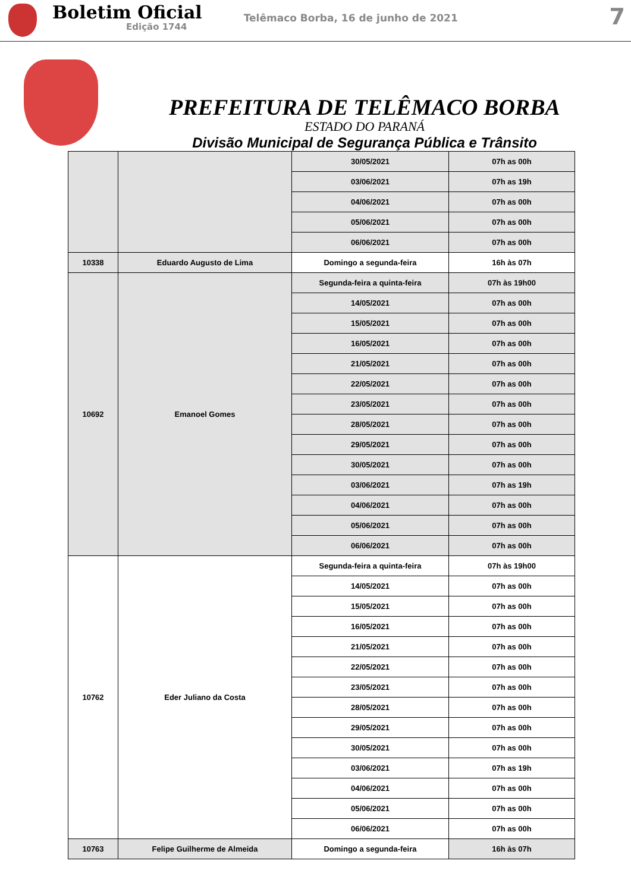Boletim Oficial
Edição 1744
Telêmaco Borba, 16 de junho de 2021
7
PREFEITURA DE TELÊMACO BORBA
ESTADO DO PARANÁ
Divisão Municipal de Segurança Pública e Trânsito
| | | 30/05/2021 | 07h as 00h |
| | | 03/06/2021 | 07h as 19h |
| | | 04/06/2021 | 07h as 00h |
| | | 05/06/2021 | 07h as 00h |
| | | 06/06/2021 | 07h as 00h |
| 10338 | Eduardo Augusto de Lima | Domingo a segunda-feira | 16h às 07h |
| 10692 | Emanoel Gomes | Segunda-feira a quinta-feira | 07h às 19h00 |
| | | 14/05/2021 | 07h as 00h |
| | | 15/05/2021 | 07h as 00h |
| | | 16/05/2021 | 07h as 00h |
| | | 21/05/2021 | 07h as 00h |
| | | 22/05/2021 | 07h as 00h |
| | | 23/05/2021 | 07h as 00h |
| | | 28/05/2021 | 07h as 00h |
| | | 29/05/2021 | 07h as 00h |
| | | 30/05/2021 | 07h as 00h |
| | | 03/06/2021 | 07h as 19h |
| | | 04/06/2021 | 07h as 00h |
| | | 05/06/2021 | 07h as 00h |
| | | 06/06/2021 | 07h as 00h |
| 10762 | Eder Juliano da Costa | Segunda-feira a quinta-feira | 07h às 19h00 |
| | | 14/05/2021 | 07h as 00h |
| | | 15/05/2021 | 07h as 00h |
| | | 16/05/2021 | 07h as 00h |
| | | 21/05/2021 | 07h as 00h |
| | | 22/05/2021 | 07h as 00h |
| | | 23/05/2021 | 07h as 00h |
| | | 28/05/2021 | 07h as 00h |
| | | 29/05/2021 | 07h as 00h |
| | | 30/05/2021 | 07h as 00h |
| | | 03/06/2021 | 07h as 19h |
| | | 04/06/2021 | 07h as 00h |
| | | 05/06/2021 | 07h as 00h |
| | | 06/06/2021 | 07h as 00h |
| 10763 | Felipe Guilherme de Almeida | Domingo a segunda-feira | 16h às 07h |